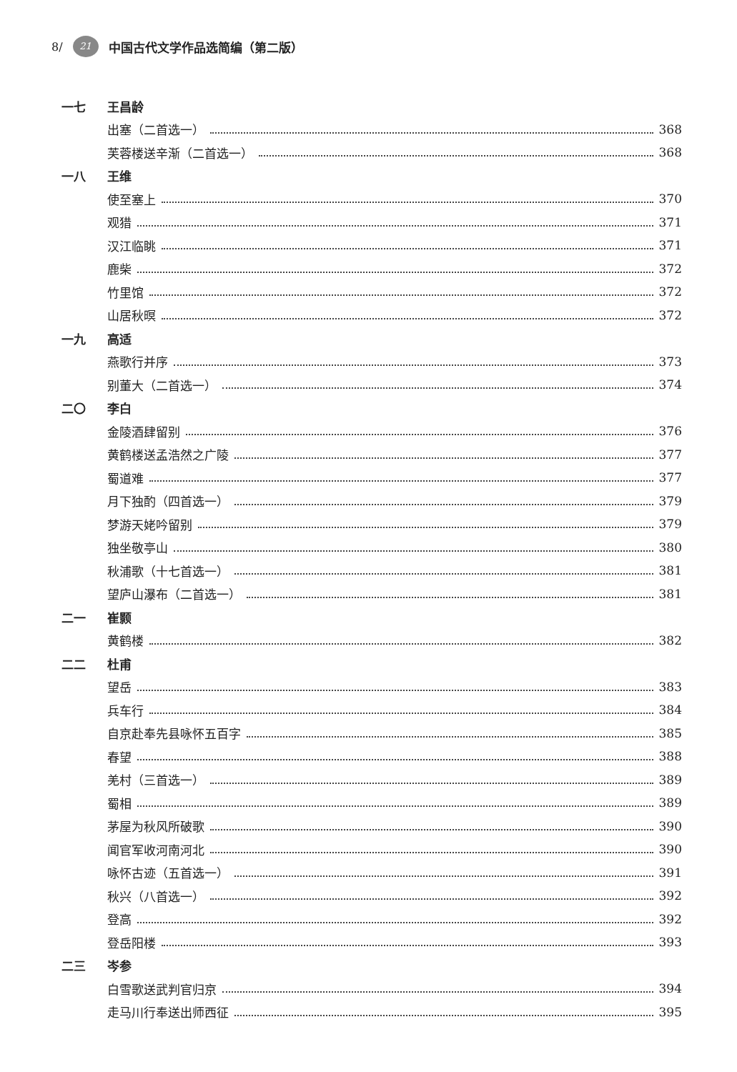8/ 21 中国古代文学作品选简编（第二版）
一七 王昌龄
出塞（二首选一） 368
芙蓉楼送辛渐（二首选一） 368
一八 王维
使至塞上 370
观猎 371
汉江临眺 371
鹿柴 372
竹里馆 372
山居秋暝 372
一九 高适
燕歌行并序 373
别董大（二首选一） 374
二〇 李白
金陵酒肆留别 376
黄鹤楼送孟浩然之广陵 377
蜀道难 377
月下独酌（四首选一） 379
梦游天姥吟留别 379
独坐敬亭山 380
秋浦歌（十七首选一） 381
望庐山瀑布（二首选一） 381
二一 崔颢
黄鹤楼 382
二二 杜甫
望岳 383
兵车行 384
自京赴奉先县咏怀五百字 385
春望 388
羌村（三首选一） 389
蜀相 389
茅屋为秋风所破歌 390
闻官军收河南河北 390
咏怀古迹（五首选一） 391
秋兴（八首选一） 392
登高 392
登岳阳楼 393
二三 岑参
白雪歌送武判官归京 394
走马川行奉送出师西征 395